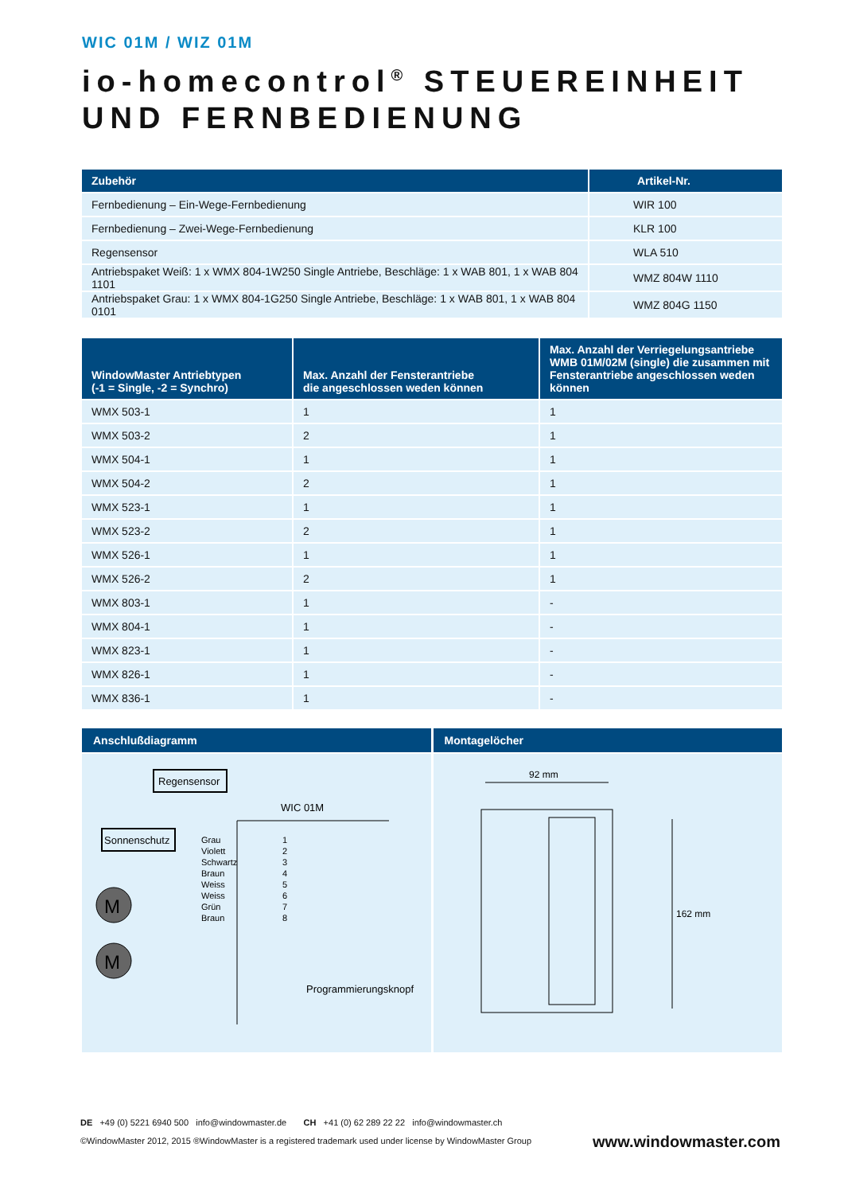WIC 01M / WIZ 01M
io-homecontrol<sup>®</sup> STEUEREINHEIT UND FERNBEDIENUNG
| Zubehör | Artikel-Nr. |
| --- | --- |
| Fernbedienung – Ein-Wege-Fernbedienung | WIR 100 |
| Fernbedienung – Zwei-Wege-Fernbedienung | KLR 100 |
| Regensensor | WLA 510 |
| Antriebspaket Weiß: 1 x WMX 804-1W250 Single Antriebe, Beschläge: 1 x WAB 801, 1 x WAB 804 1101 | WMZ 804W 1110 |
| Antriebspaket Grau: 1 x WMX 804-1G250 Single Antriebe, Beschläge: 1 x WAB 801, 1 x WAB 804 0101 | WMZ 804G 1150 |
| WindowMaster Antriebtypen (-1 = Single, -2 = Synchro) | Max. Anzahl der Fensterantriebe die angeschlossen weden können | Max. Anzahl der Verriegelungsantriebe WMB 01M/02M (single) die zusammen mit Fensterantriebe angeschlossen weden können |
| --- | --- | --- |
| WMX 503-1 | 1 | 1 |
| WMX 503-2 | 2 | 1 |
| WMX 504-1 | 1 | 1 |
| WMX 504-2 | 2 | 1 |
| WMX 523-1 | 1 | 1 |
| WMX 523-2 | 2 | 1 |
| WMX 526-1 | 1 | 1 |
| WMX 526-2 | 2 | 1 |
| WMX 803-1 | 1 | - |
| WMX 804-1 | 1 | - |
| WMX 823-1 | 1 | - |
| WMX 826-1 | 1 | - |
| WMX 836-1 | 1 | - |
Anschlußdiagramm
Regensensor
Sonnenschutz
WIC 01M
Grau
Violett
Schwartz
Braun
Weiss
Weiss
Grün
Braun
1
2
3
4
5
6
7
8
M
M
Programmierungsknopf
Montagelöcher
92 mm
162 mm
DE +49 (0) 5221 6940 500 info@windowmaster.de CH +41 (0) 62 289 22 22 info@windowmaster.ch
www.windowmaster.com ©WindowMaster 2012, 2015 ®WindowMaster is a registered trademark used under license by WindowMaster Group